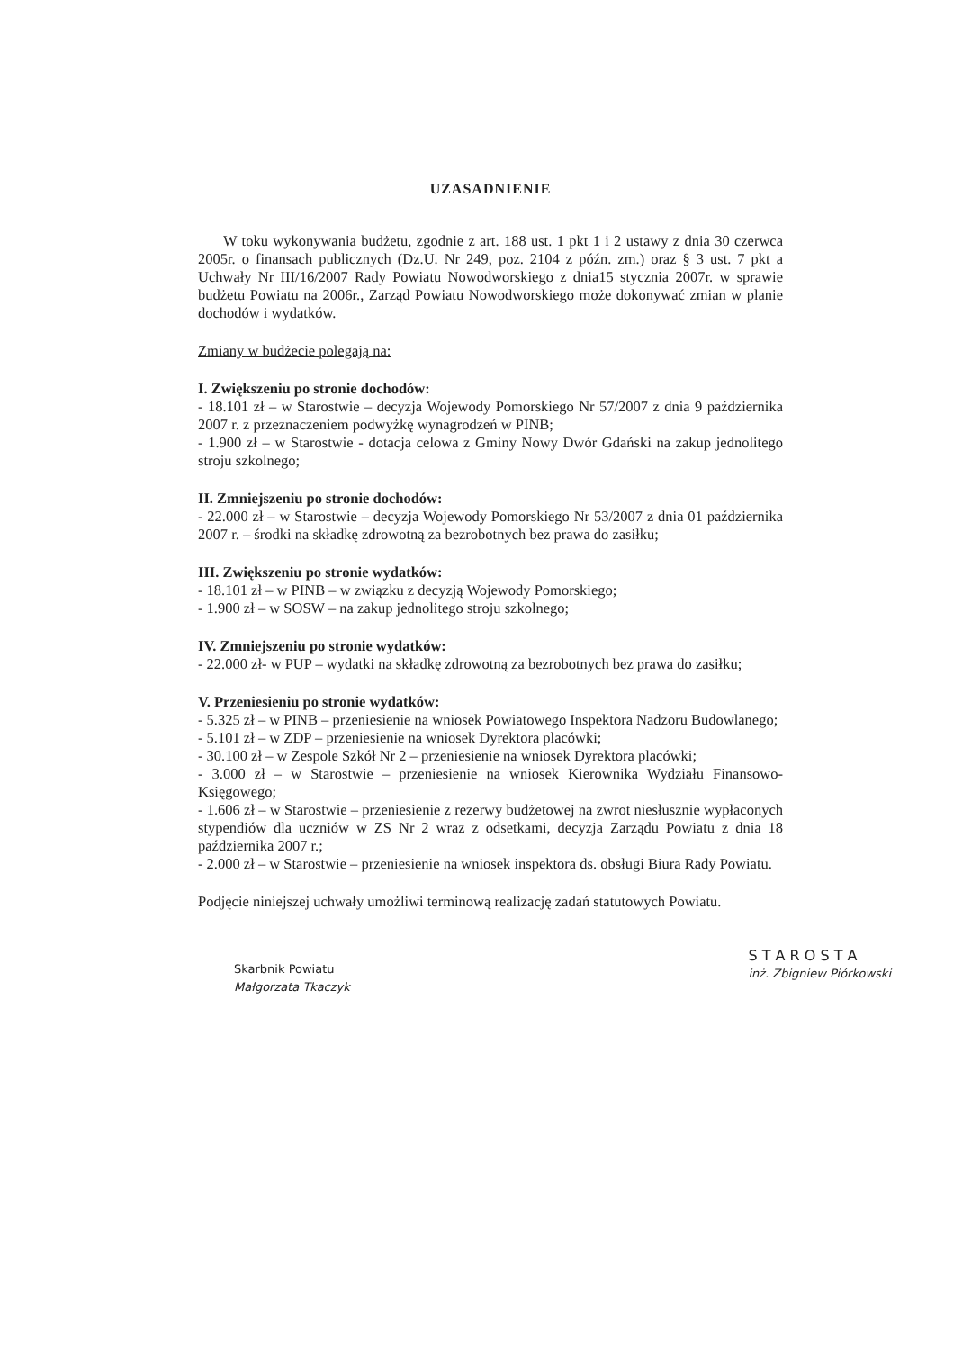UZASADNIENIE
W toku wykonywania budżetu, zgodnie z art. 188 ust. 1 pkt 1 i 2 ustawy z dnia 30 czerwca 2005r. o finansach publicznych (Dz.U. Nr 249, poz. 2104 z późn. zm.) oraz § 3 ust. 7 pkt a Uchwały Nr III/16/2007 Rady Powiatu Nowodworskiego z dnia15 stycznia 2007r. w sprawie budżetu Powiatu na 2006r., Zarząd Powiatu Nowodworskiego może dokonywać zmian w planie dochodów i wydatków.
Zmiany w budżecie polegają na:
I. Zwiększeniu po stronie dochodów:
- 18.101 zł – w Starostwie – decyzja Wojewody Pomorskiego Nr 57/2007 z dnia 9 października 2007 r. z przeznaczeniem podwyżkę wynagrodzeń w PINB;
- 1.900 zł – w Starostwie - dotacja celowa z Gminy Nowy Dwór Gdański na zakup jednolitego stroju szkolnego;
II. Zmniejszeniu po stronie dochodów:
- 22.000 zł – w Starostwie – decyzja Wojewody Pomorskiego Nr 53/2007 z dnia 01 października 2007 r. – środki na składkę zdrowotną za bezrobotnych bez prawa do zasiłku;
III. Zwiększeniu po stronie wydatków:
- 18.101 zł – w PINB – w związku z decyzją Wojewody Pomorskiego;
- 1.900 zł – w SOSW – na zakup jednolitego stroju szkolnego;
IV. Zmniejszeniu po stronie wydatków:
- 22.000 zł- w PUP – wydatki na składkę zdrowotną za bezrobotnych bez prawa do zasiłku;
V. Przeniesieniu po stronie wydatków:
- 5.325 zł – w PINB – przeniesienie na wniosek Powiatowego Inspektora Nadzoru Budowlanego;
- 5.101 zł – w ZDP – przeniesienie na wniosek Dyrektora placówki;
- 30.100 zł – w Zespole Szkół Nr 2 – przeniesienie na wniosek Dyrektora placówki;
- 3.000 zł – w Starostwie – przeniesienie na wniosek Kierownika Wydziału Finansowo-Księgowego;
- 1.606 zł – w Starostwie – przeniesienie z rezerwy budżetowej na zwrot niesłusznie wypłaconych stypendiów dla uczniów w ZS Nr 2 wraz z odsetkami, decyzja Zarządu Powiatu z dnia 18 października 2007 r.;
- 2.000 zł – w Starostwie – przeniesienie na wniosek inspektora ds. obsługi Biura Rady Powiatu.
Podjęcie niniejszej uchwały umożliwi terminową realizację zadań statutowych Powiatu.
Skarbnik Powiatu
Małgorzata Tkaczyk
S T A R O S T A
inż. Zbigniew Piórkowski